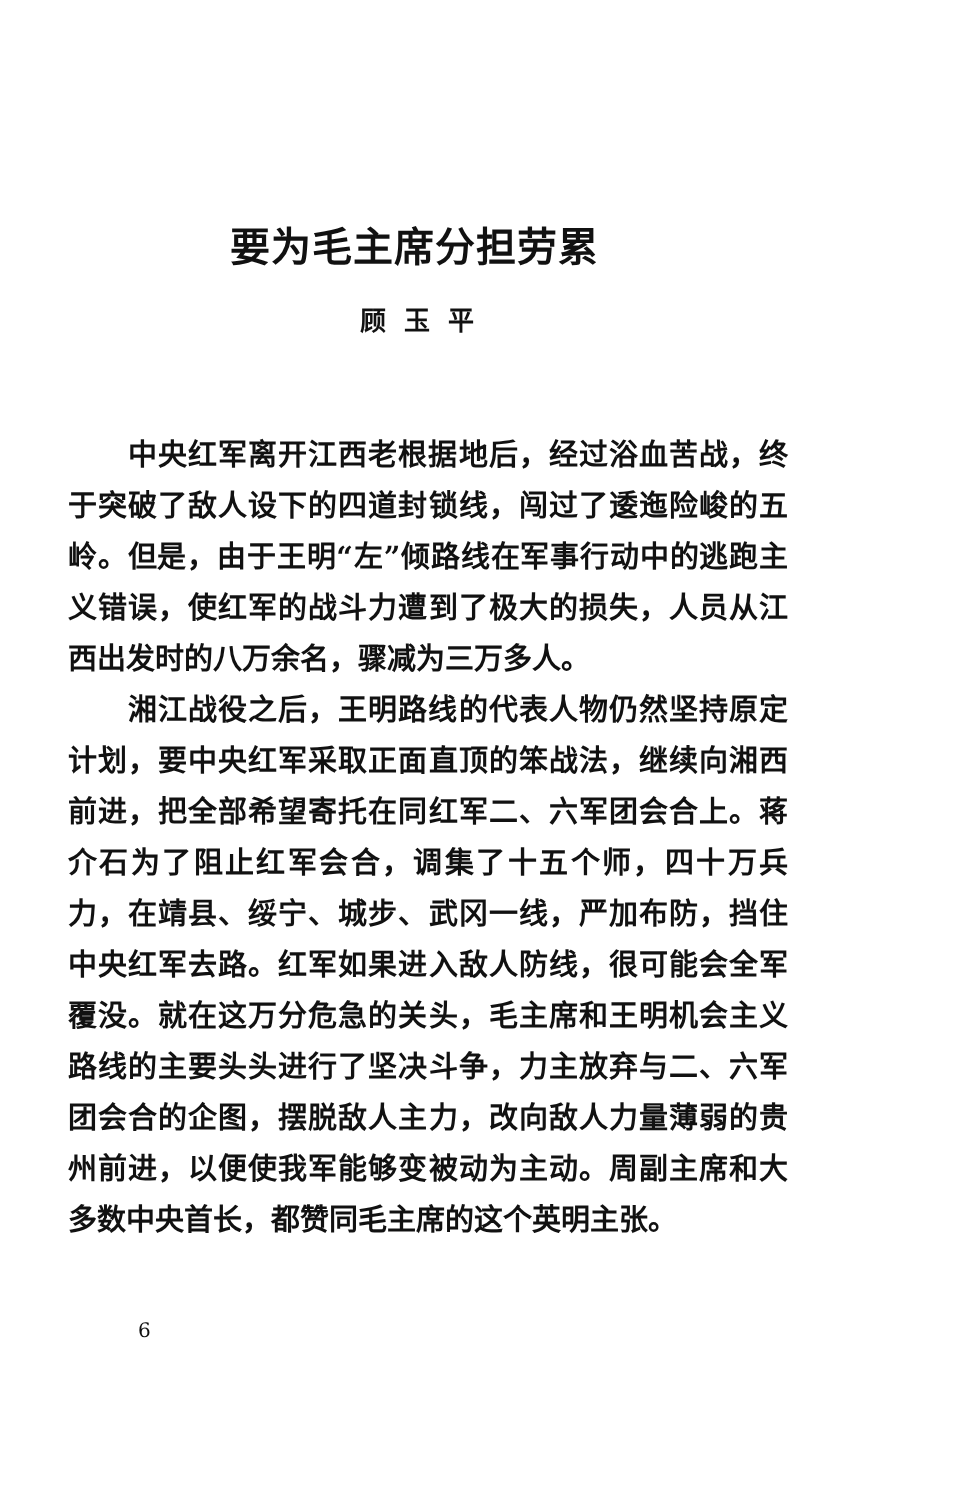要为毛主席分担劳累
顾玉平
中央红军离开江西老根据地后，经过浴血苦战，终于突破了敌人设下的四道封锁线，闯过了逶迤险峻的五岭。但是，由于王明“左”倾路线在军事行动中的逃跑主义错误，使红军的战斗力遭到了极大的损失，人员从江西出发时的八万余名，骤减为三万多人。
湘江战役之后，王明路线的代表人物仍然坚持原定计划，要中央红军采取正面直顶的笨战法，继续向湘西前进，把全部希望寄托在同红军二、六军团会合上。蒋介石为了阻止红军会合，调集了十五个师，四十万兵力，在靖县、绥宁、城步、武冈一线，严加布防，挡住中央红军去路。红军如果进入敌人防线，很可能会全军覆没。就在这万分危急的关头，毛主席和王明机会主义路线的主要头头进行了坚决斗争，力主放弃与二、六军团会合的企图，摆脱敌人主力，改向敌人力量薄弱的贵州前进，以便使我军能够变被动为主动。周副主席和大多数中央首长，都赞同毛主席的这个英明主张。
6